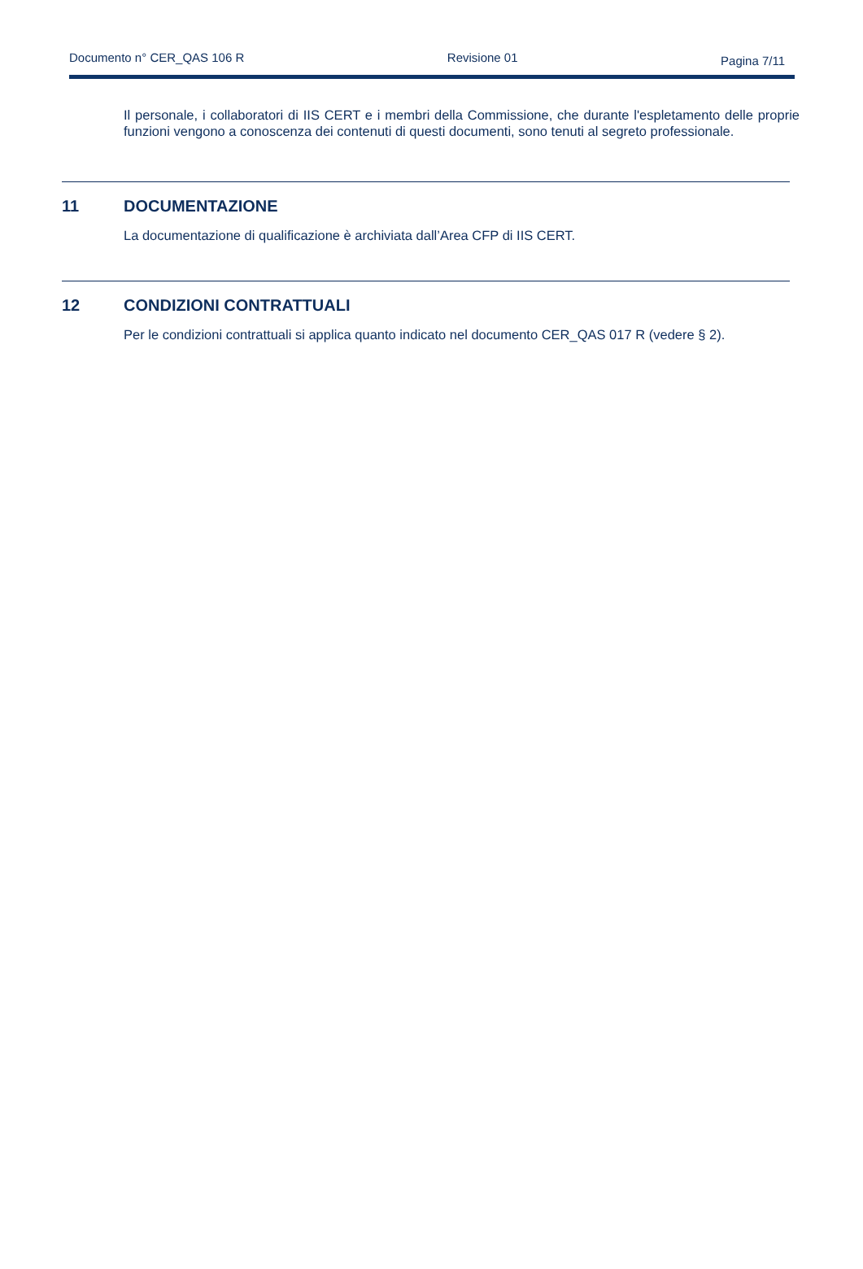Documento n° CER_QAS 106 R Revisione 01
Pagina 7/11
Il personale, i collaboratori di IIS CERT e i membri della Commissione, che durante l'espletamento delle proprie funzioni vengono a conoscenza dei contenuti di questi documenti, sono tenuti al segreto professionale.
11 DOCUMENTAZIONE
La documentazione di qualificazione è archiviata dall’Area CFP di IIS CERT.
12 CONDIZIONI CONTRATTUALI
Per le condizioni contrattuali si applica quanto indicato nel documento CER_QAS 017 R (vedere § 2).